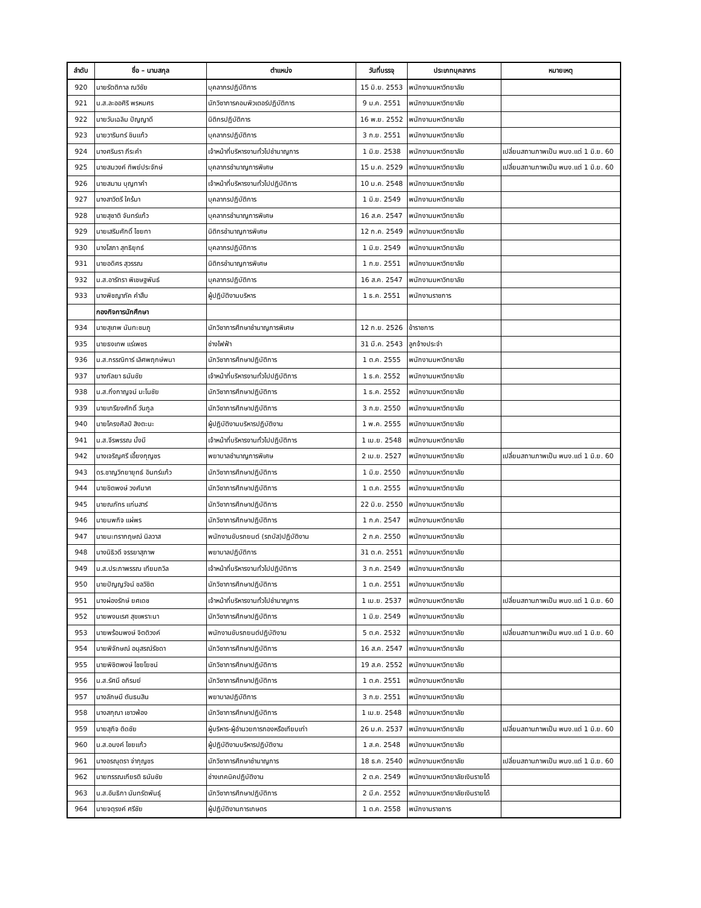| ลำดับ | ชื่อ – นามสกุล | ตำแหน่ง | วันที่บรรจุ | ประเภทบุคลากร | หมายเหตุ |
| --- | --- | --- | --- | --- | --- |
| 920 | นายรัตติกาล ณวิชัย | บุคลากรปฏิบัติการ | 15 มิ.ย. 2553 | พนักงานมหาวิทยาลัย | |
| 921 | น.ส.ละออศิริ พรหมศร | นักวิชาการคอมพิวเตอร์ปฏิบัติการ | 9 ม.ค. 2551 | พนักงานมหาวิทยาลัย | |
| 922 | นายวันเฉลิม ปัญญาดี | นิติกรปฏิบัติการ | 16 พ.ย. 2552 | พนักงานมหาวิทยาลัย | |
| 923 | นายวารินทร์ ชินแก้ว | บุคลากรปฏิบัติการ | 3 ก.ย. 2551 | พนักงานมหาวิทยาลัย | |
| 924 | นางศรินรา ภีระคำ | เจ้าหน้าที่บริหารงานทั่วไปชำนาญการ | 1 มิ.ย. 2538 | พนักงานมหาวิทยาลัย | เปลี่ยนสถานภาพเป็น พนง.แต่ 1 มิ.ย. 60 |
| 925 | นายสมวงค์ ทิพย์ประจักษ์ | บุคลากรชำนาญการพิเศษ | 15 ม.ค. 2529 | พนักงานมหาวิทยาลัย | เปลี่ยนสถานภาพเป็น พนง.แต่ 1 มิ.ย. 60 |
| 926 | นายสมาน บุญทาคำ | เจ้าหน้าที่บริหารงานทั่วไปปฏิบัติการ | 10 ม.ค. 2548 | พนักงานมหาวิทยาลัย | |
| 927 | นางสาวิตรี ใคร้มา | บุคลากรปฏิบัติการ | 1 มิ.ย. 2549 | พนักงานมหาวิทยาลัย | |
| 928 | นายสุชาติ จันทร์แก้ว | บุคลากรชำนาญการพิเศษ | 16 ส.ค. 2547 | พนักงานมหาวิทยาลัย | |
| 929 | นายเสริมศักดิ์ ไชยทา | นิติกรชำนาญการพิเศษ | 12 ก.ค. 2549 | พนักงานมหาวิทยาลัย | |
| 930 | นางโสภา สุทธิยุทธ์ | บุคลากรปฏิบัติการ | 1 มิ.ย. 2549 | พนักงานมหาวิทยาลัย | |
| 931 | นายอดิศร สุวรรณ | นิติกรชำนาญการพิเศษ | 1 ก.ย. 2551 | พนักงานมหาวิทยาลัย | |
| 932 | น.ส.อารัทรา พิเชษฐพันธ์ | บุคลากรปฏิบัติการ | 16 ส.ค. 2547 | พนักงานมหาวิทยาลัย | |
| 933 | นางพิชญาภัค คำสืบ | ผู้ปฏิบัติงานบริหาร | 1 ธ.ค. 2551 | พนักงานราชการ | |
| | กองกิจการนักศึกษา | | | | |
| 934 | นายสุเทพ นันทะชมภู | นักวิชาการศึกษาชำนาญการพิเศษ | 12 ก.ย. 2526 | ข้าราชการ | |
| 935 | นายธงเทพ แร่เพชร | ช่างไฟฟ้า | 31 มี.ค. 2543 | ลูกจ้างประจำ | |
| 936 | น.ส.กรรณิการ์ เลิศพฤกษ์พนา | นักวิชาการศึกษาปฏิบัติการ | 1 ต.ค. 2555 | พนักงานมหาวิทยาลัย | |
| 937 | นางกัลยา ธนันชัย | เจ้าหน้าที่บริหารงานทั่วไปปฏิบัติการ | 1 ธ.ค. 2552 | พนักงานมหาวิทยาลัย | |
| 938 | น.ส.กิ่งกาญจน์ มะโนชัย | นักวิชาการศึกษาปฏิบัติการ | 1 ธ.ค. 2552 | พนักงานมหาวิทยาลัย | |
| 939 | นายเกรียงศักดิ์ วันกูล | นักวิชาการศึกษาปฏิบัติการ | 3 ก.ย. 2550 | พนักงานมหาวิทยาลัย | |
| 940 | นายโครงศิลป์ สิงตะนะ | ผู้ปฏิบัติงานบริหารปฏิบัติงาน | 1 พ.ค. 2555 | พนักงานมหาวิทยาลัย | |
| 941 | น.ส.จีรพรรณ มั่งมี | เจ้าหน้าที่บริหารงานทั่วไปปฏิบัติการ | 1 เม.ย. 2548 | พนักงานมหาวิทยาลัย | |
| 942 | นางเจริญศรี เอี้ยงกุญชร | พยาบาลชำนาญการพิเศษ | 2 เม.ย. 2527 | พนักงานมหาวิทยาลัย | เปลี่ยนสถานภาพเป็น พนง.แต่ 1 มิ.ย. 60 |
| 943 | ดร.ชาญวิทยายุทธ์ อินทร์แก้ว | นักวิชาการศึกษาปฏิบัติการ | 1 มิ.ย. 2550 | พนักงานมหาวิทยาลัย | |
| 944 | นายชิตพงษ์ วงศ์มาศ | นักวิชาการศึกษาปฏิบัติการ | 1 ต.ค. 2555 | พนักงานมหาวิทยาลัย | |
| 945 | นายณภัทร แก่นสาร์ | นักวิชาการศึกษาปฏิบัติการ | 22 มิ.ย. 2550 | พนักงานมหาวิทยาลัย | |
| 946 | นายนพกิจ แผ่พร | นักวิชาการศึกษาปฏิบัติการ | 1 ก.ค. 2547 | พนักงานมหาวิทยาลัย | |
| 947 | นายนะทรากฤษณ์ นิลวาส | พนักงานขับรถยนต์ (รถบัส)ปฏิบัติงาน | 2 ก.ค. 2550 | พนักงานมหาวิทยาลัย | |
| 948 | นางนิธิวดี จรรยาสุภาพ | พยาบาลปฏิบัติการ | 31 ต.ค. 2551 | พนักงานมหาวิทยาลัย | |
| 949 | น.ส.ประภาพรรณ เทียมถวิล | เจ้าหน้าที่บริหารงานทั่วไปปฏิบัติการ | 3 ก.ค. 2549 | พนักงานมหาวิทยาลัย | |
| 950 | นายปัญญวัจน์ ชลวิชิต | นักวิชาการศึกษาปฏิบัติการ | 1 ต.ค. 2551 | พนักงานมหาวิทยาลัย | |
| 951 | นางผ่องรักษ์ ยศเดช | เจ้าหน้าที่บริหารงานทั่วไปชำนาญการ | 1 เม.ย. 2537 | พนักงานมหาวิทยาลัย | เปลี่ยนสถานภาพเป็น พนง.แต่ 1 มิ.ย. 60 |
| 952 | นายพงนเรศ สุขเพราะนา | นักวิชาการศึกษาปฏิบัติการ | 1 มิ.ย. 2549 | พนักงานมหาวิทยาลัย | |
| 953 | นายพร้อมพงษ์ จิตติวงค์ | พนักงานขับรถยนต์ปฏิบัติงาน | 5 ต.ค. 2532 | พนักงานมหาวิทยาลัย | เปลี่ยนสถานภาพเป็น พนง.แต่ 1 มิ.ย. 60 |
| 954 | นายพิจักษณ์ อนุสรณ์รัชดา | นักวิชาการศึกษาปฏิบัติการ | 16 ส.ค. 2547 | พนักงานมหาวิทยาลัย | |
| 955 | นายพิชิตพงษ์ ไชยโยชน์ | นักวิชาการศึกษาปฏิบัติการ | 19 ส.ค. 2552 | พนักงานมหาวิทยาลัย | |
| 956 | น.ส.รัศมี อภิรมย์ | นักวิชาการศึกษาปฏิบัติการ | 1 ต.ค. 2551 | พนักงานมหาวิทยาลัย | |
| 957 | นางลักษมี ตันธนสิน | พยาบาลปฏิบัติการ | 3 ก.ย. 2551 | พนักงานมหาวิทยาลัย | |
| 958 | นางสกุณา เชาวพ้อง | นักวิชาการศึกษาปฏิบัติการ | 1 เม.ย. 2548 | พนักงานมหาวิทยาลัย | |
| 959 | นายสุกิจ ติดชัย | ผู้บริหาร-ผู้อำนวยการกองหรือเทียบเท่า | 26 ม.ค. 2537 | พนักงานมหาวิทยาลัย | เปลี่ยนสถานภาพเป็น พนง.แต่ 1 มิ.ย. 60 |
| 960 | น.ส.อนงค์ ไชยแก้ว | ผู้ปฏิบัติงานบริหารปฏิบัติงาน | 1 ส.ค. 2548 | พนักงานมหาวิทยาลัย | |
| 961 | นางอรณุตรา จ่ากุญชร | นักวิชาการศึกษาชำนาญการ | 18 ธ.ค. 2540 | พนักงานมหาวิทยาลัย | เปลี่ยนสถานภาพเป็น พนง.แต่ 1 มิ.ย. 60 |
| 962 | นายฑรรณเกียรติ ธนันชัย | ช่างเทคนิคปฏิบัติงาน | 2 ต.ค. 2549 | พนักงานมหาวิทยาลัยเงินรายได้ | |
| 963 | น.ส.อันธิกา นันทรัตพันธุ์ | นักวิชาการศึกษาปฏิบัติการ | 2 มี.ค. 2552 | พนักงานมหาวิทยาลัยเงินรายได้ | |
| 964 | นายจตุรงค์ ศรีชัย | ผู้ปฏิบัติงานการเกษตร | 1 ต.ค. 2558 | พนักงานราชการ | |